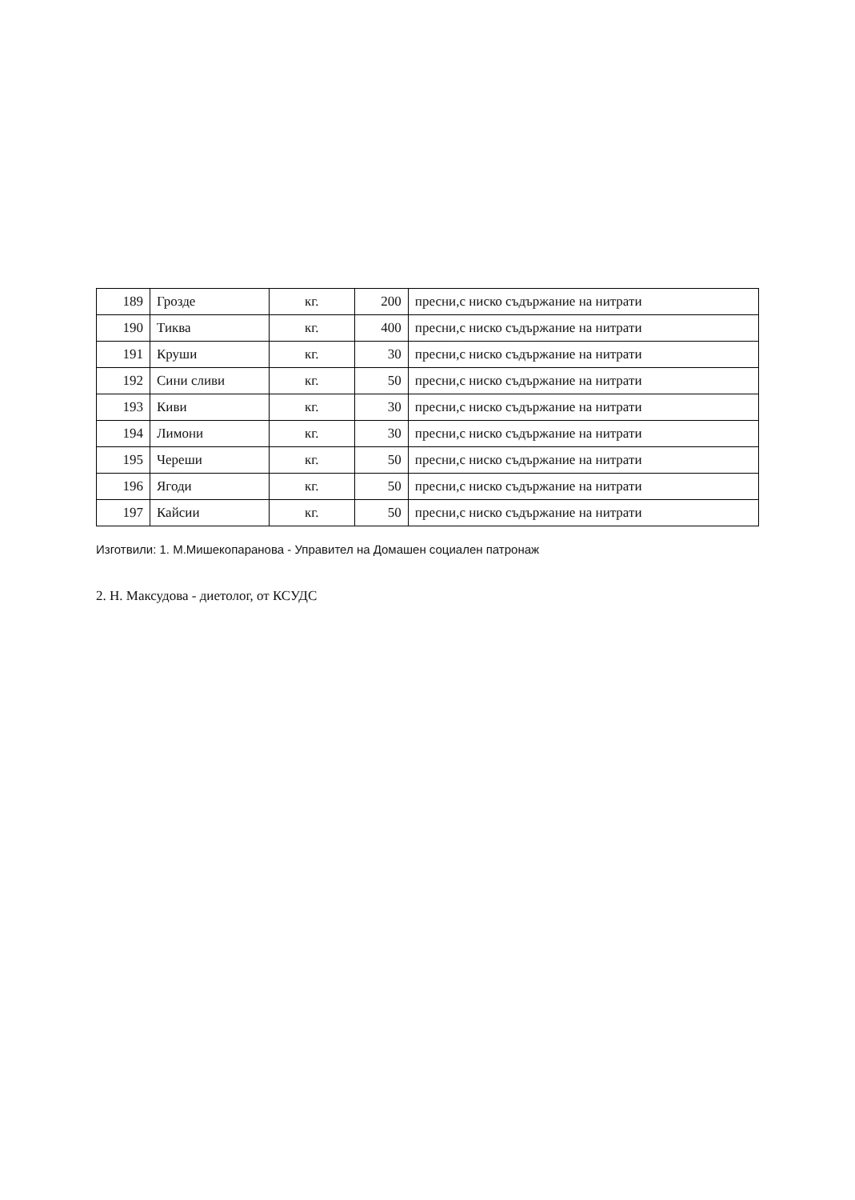| 189 | Грозде | кг. | 200 | пресни,с ниско съдържание на нитрати |
| 190 | Тиква | кг. | 400 | пресни,с ниско съдържание на нитрати |
| 191 | Круши | кг. | 30 | пресни,с ниско съдържание на нитрати |
| 192 | Сини сливи | кг. | 50 | пресни,с ниско съдържание на нитрати |
| 193 | Киви | кг. | 30 | пресни,с ниско съдържание на нитрати |
| 194 | Лимони | кг. | 30 | пресни,с ниско съдържание на нитрати |
| 195 | Череши | кг. | 50 | пресни,с ниско съдържание на нитрати |
| 196 | Ягоди | кг. | 50 | пресни,с ниско съдържание на нитрати |
| 197 | Кайсии | кг. | 50 | пресни,с ниско съдържание на нитрати |
Изготвили: 1. М.Мишекопаранова - Управител на Домашен социален патронаж
2. Н. Максудова - диетолог, от КСУДС